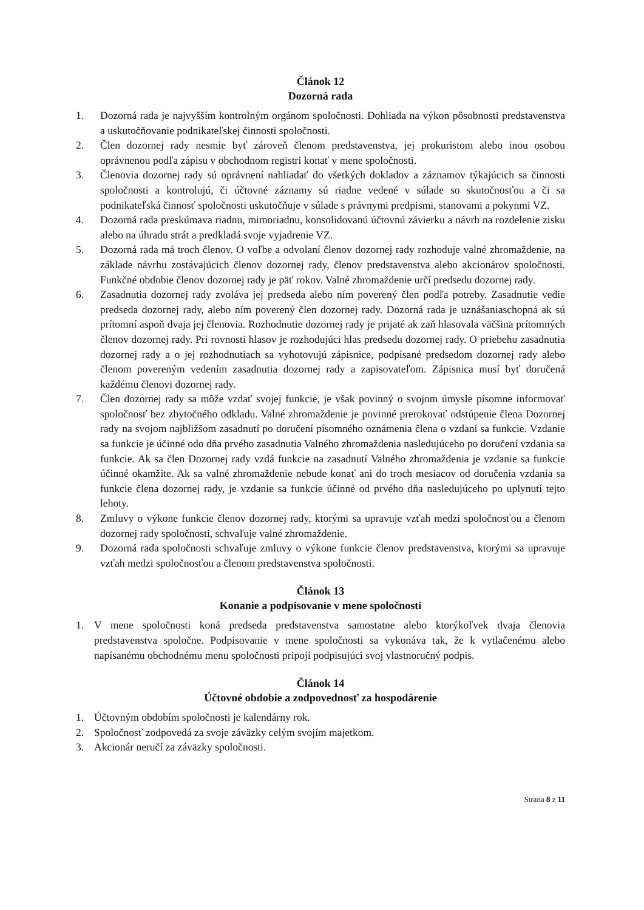Článok 12
Dozorná rada
1. Dozorná rada je najvyšším kontrolným orgánom spoločnosti. Dohliada na výkon pôsobnosti predstavenstva a uskutočňovanie podnikateľskej činnosti spoločnosti.
2. Člen dozornej rady nesmie byť zároveň členom predstavenstva, jej prokuristom alebo inou osobou oprávnenou podľa zápisu v obchodnom registri konať v mene spoločnosti.
3. Členovia dozornej rady sú oprávnení nahliadať do všetkých dokladov a záznamov týkajúcich sa činnosti spoločnosti a kontrolujú, či účtovné záznamy sú riadne vedené v súlade so skutočnosťou a či sa podnikateľská činnosť spoločnosti uskutočňuje v súlade s právnymi predpismi, stanovami a pokynmi VZ.
4. Dozorná rada preskúmava riadnu, mimoriadnu, konsolidovanú účtovnú závierku a návrh na rozdelenie zisku alebo na úhradu strát a predkladá svoje vyjadrenie VZ.
5. Dozorná rada má troch členov. O voľbe a odvolaní členov dozornej rady rozhoduje valné zhromaždenie, na základe návrhu zostávajúcich členov dozornej rady, členov predstavenstva alebo akcionárov spoločnosti. Funkčné obdobie členov dozornej rady je päť rokov. Valné zhromaždenie určí predsedu dozornej rady.
6. Zasadnutia dozornej rady zvoláva jej predseda alebo ním poverený člen podľa potreby. Zasadnutie vedie predseda dozornej rady, alebo ním poverený člen dozornej rady. Dozorná rada je uznášaniaschopná ak sú prítomní aspoň dvaja jej členovia. Rozhodnutie dozornej rady je prijaté ak zaň hlasovala väčšina prítomných členov dozornej rady. Pri rovnosti hlasov je rozhodujúci hlas predsedu dozornej rady. O priebehu zasadnutia dozornej rady a o jej rozhodnutiach sa vyhotovujú zápisnice, podpísané predsedom dozornej rady alebo členom povereným vedením zasadnutia dozornej rady a zapisovateľom. Zápisnica musí byť doručená každému členovi dozornej rady.
7. Člen dozornej rady sa môže vzdať svojej funkcie, je však povinný o svojom úmysle písomne informovať spoločnosť bez zbytočného odkladu. Valné zhromaždenie je povinné prerokovať odstúpenie člena Dozornej rady na svojom najbližšom zasadnutí po doručení písomného oznámenia člena o vzdaní sa funkcie. Vzdanie sa funkcie je účinné odo dňa prvého zasadnutia Valného zhromaždenia nasledujúceho po doručení vzdania sa funkcie. Ak sa člen Dozornej rady vzdá funkcie na zasadnutí Valného zhromaždenia je vzdanie sa funkcie účinné okamžite. Ak sa valné zhromaždenie nebude konať ani do troch mesiacov od doručenia vzdania sa funkcie člena dozornej rady, je vzdanie sa funkcie účinné od prvého dňa nasledujúceho po uplynutí tejto lehoty.
8. Zmluvy o výkone funkcie členov dozornej rady, ktorými sa upravuje vzťah medzi spoločnosťou a členom dozornej rady spoločnosti, schvaľuje valné zhromaždenie.
9. Dozorná rada spoločnosti schvaľuje zmluvy o výkone funkcie členov predstavenstva, ktorými sa upravuje vzťah medzi spoločnosťou a členom predstavenstva spoločnosti.
Článok 13
Konanie a podpisovanie v mene spoločnosti
1. V mene spoločnosti koná predseda predstavenstva samostatne alebo ktorýkoľvek dvaja členovia predstavenstva spoločne. Podpisovanie v mene spoločnosti sa vykonáva tak, že k vytlačenému alebo napísanému obchodnému menu spoločnosti pripojí podpisujúci svoj vlastnoručný podpis.
Článok 14
Účtovné obdobie a zodpovednosť za hospodárenie
1. Účtovným obdobím spoločnosti je kalendárny rok.
2. Spoločnosť zodpovedá za svoje záväzky celým svojím majetkom.
3. Akcionár neručí za záväzky spoločnosti.
Strana 8 z 11